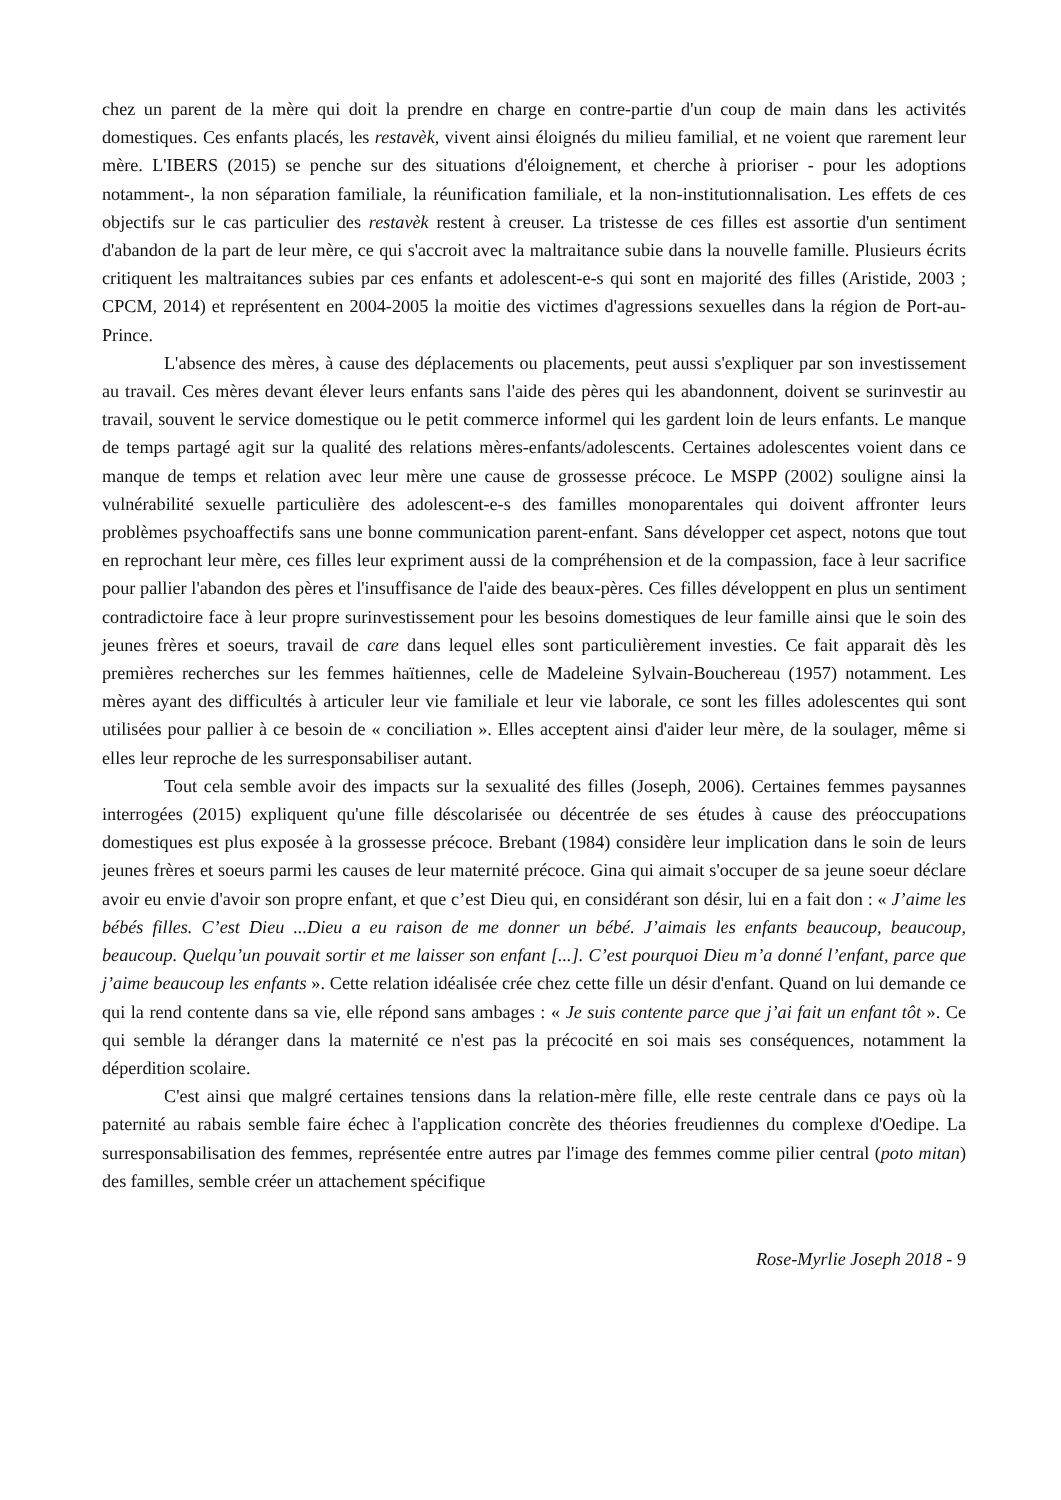chez un parent de la mère qui doit la prendre en charge en contre-partie d'un coup de main dans les activités domestiques. Ces enfants placés, les restavèk, vivent ainsi éloignés du milieu familial, et ne voient que rarement leur mère. L'IBERS (2015) se penche sur des situations d'éloignement, et cherche à prioriser - pour les adoptions notamment-, la non séparation familiale, la réunification familiale, et la non-institutionnalisation. Les effets de ces objectifs sur le cas particulier des restavèk restent à creuser. La tristesse de ces filles est assortie d'un sentiment d'abandon de la part de leur mère, ce qui s'accroit avec la maltraitance subie dans la nouvelle famille. Plusieurs écrits critiquent les maltraitances subies par ces enfants et adolescent-e-s qui sont en majorité des filles (Aristide, 2003 ; CPCM, 2014) et représentent en 2004-2005 la moitie des victimes d'agressions sexuelles dans la région de Port-au-Prince.
L'absence des mères, à cause des déplacements ou placements, peut aussi s'expliquer par son investissement au travail. Ces mères devant élever leurs enfants sans l'aide des pères qui les abandonnent, doivent se surinvestir au travail, souvent le service domestique ou le petit commerce informel qui les gardent loin de leurs enfants. Le manque de temps partagé agit sur la qualité des relations mères-enfants/adolescents. Certaines adolescentes voient dans ce manque de temps et relation avec leur mère une cause de grossesse précoce. Le MSPP (2002) souligne ainsi la vulnérabilité sexuelle particulière des adolescent-e-s des familles monoparentales qui doivent affronter leurs problèmes psychoaffectifs sans une bonne communication parent-enfant. Sans développer cet aspect, notons que tout en reprochant leur mère, ces filles leur expriment aussi de la compréhension et de la compassion, face à leur sacrifice pour pallier l'abandon des pères et l'insuffisance de l'aide des beaux-pères. Ces filles développent en plus un sentiment contradictoire face à leur propre surinvestissement pour les besoins domestiques de leur famille ainsi que le soin des jeunes frères et soeurs, travail de care dans lequel elles sont particulièrement investies. Ce fait apparait dès les premières recherches sur les femmes haïtiennes, celle de Madeleine Sylvain-Bouchereau (1957) notamment. Les mères ayant des difficultés à articuler leur vie familiale et leur vie laborale, ce sont les filles adolescentes qui sont utilisées pour pallier à ce besoin de « conciliation ». Elles acceptent ainsi d'aider leur mère, de la soulager, même si elles leur reproche de les surresponsabiliser autant.
Tout cela semble avoir des impacts sur la sexualité des filles (Joseph, 2006). Certaines femmes paysannes interrogées (2015) expliquent qu'une fille déscolarisée ou décentrée de ses études à cause des préoccupations domestiques est plus exposée à la grossesse précoce. Brebant (1984) considère leur implication dans le soin de leurs jeunes frères et soeurs parmi les causes de leur maternité précoce. Gina qui aimait s'occuper de sa jeune soeur déclare avoir eu envie d'avoir son propre enfant, et que c’est Dieu qui, en considérant son désir, lui en a fait don : « J’aime les bébés filles. C’est Dieu ...Dieu a eu raison de me donner un bébé. J’aimais les enfants beaucoup, beaucoup, beaucoup. Quelqu’un pouvait sortir et me laisser son enfant [...]. C’est pourquoi Dieu m’a donné l’enfant, parce que j’aime beaucoup les enfants ». Cette relation idéalisée crée chez cette fille un désir d'enfant. Quand on lui demande ce qui la rend contente dans sa vie, elle répond sans ambages : « Je suis contente parce que j’ai fait un enfant tôt ». Ce qui semble la déranger dans la maternité ce n'est pas la précocité en soi mais ses conséquences, notamment la déperdition scolaire.
C'est ainsi que malgré certaines tensions dans la relation-mère fille, elle reste centrale dans ce pays où la paternité au rabais semble faire échec à l'application concrète des théories freudiennes du complexe d'Oedipe. La surresponsabilisation des femmes, représentée entre autres par l'image des femmes comme pilier central (poto mitan) des familles, semble créer un attachement spécifique
Rose-Myrlie Joseph 2018 - 9